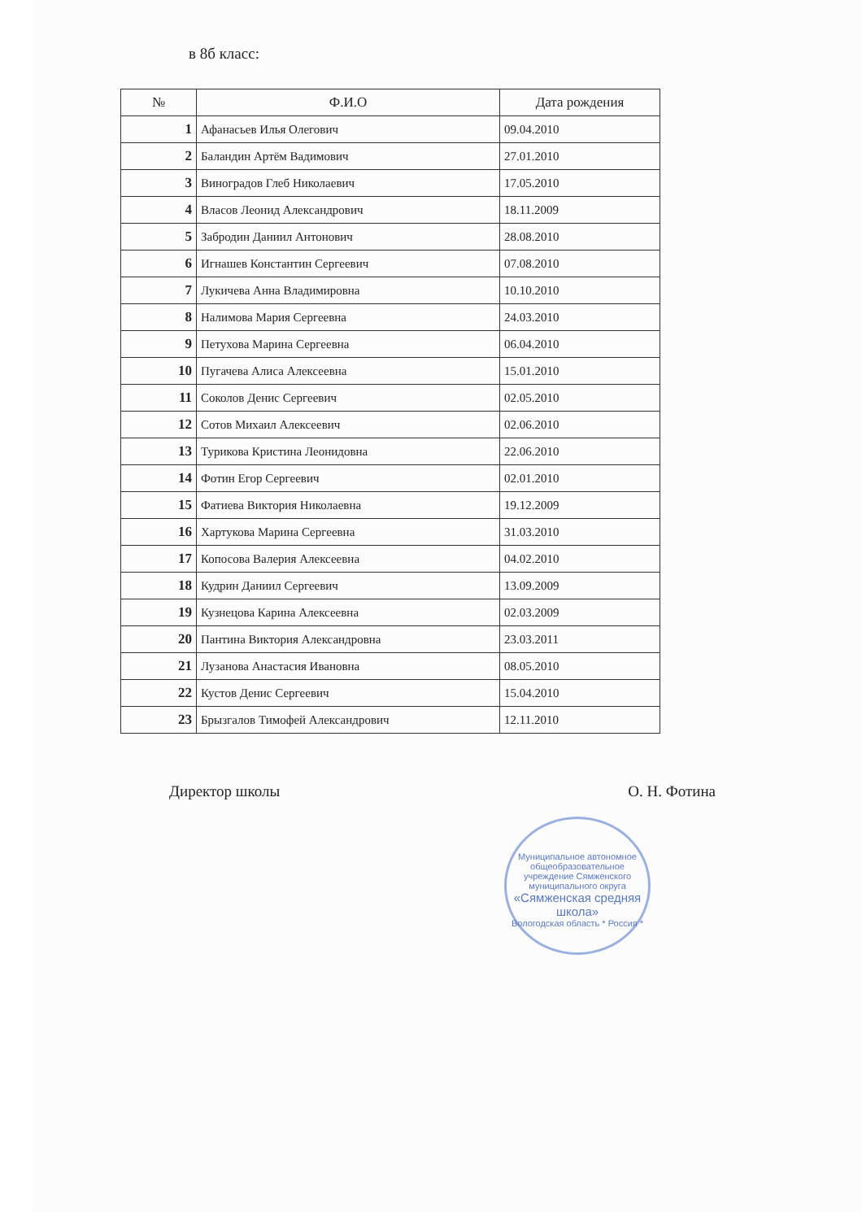в 8б класс:
| № | Ф.И.О | Дата рождения |
| --- | --- | --- |
| 1 | Афанасьев Илья Олегович | 09.04.2010 |
| 2 | Баландин Артём Вадимович | 27.01.2010 |
| 3 | Виноградов Глеб Николаевич | 17.05.2010 |
| 4 | Власов Леонид Александрович | 18.11.2009 |
| 5 | Забродин Даниил Антонович | 28.08.2010 |
| 6 | Игнашев Константин Сергеевич | 07.08.2010 |
| 7 | Лукичева Анна Владимировна | 10.10.2010 |
| 8 | Налимова Мария Сергеевна | 24.03.2010 |
| 9 | Петухова Марина Сергеевна | 06.04.2010 |
| 10 | Пугачева Алиса Алексеевна | 15.01.2010 |
| 11 | Соколов Денис Сергеевич | 02.05.2010 |
| 12 | Сотов Михаил Алексеевич | 02.06.2010 |
| 13 | Турикова Кристина Леонидовна | 22.06.2010 |
| 14 | Фотин Егор Сергеевич | 02.01.2010 |
| 15 | Фатиева Виктория Николаевна | 19.12.2009 |
| 16 | Хартукова Марина Сергеевна | 31.03.2010 |
| 17 | Копосова Валерия Алексеевна | 04.02.2010 |
| 18 | Кудрин Даниил Сергеевич | 13.09.2009 |
| 19 | Кузнецова Карина Алексеевна | 02.03.2009 |
| 20 | Пантина Виктория Александровна | 23.03.2011 |
| 21 | Лузанова Анастасия Ивановна | 08.05.2010 |
| 22 | Кустов Денис Сергеевич | 15.04.2010 |
| 23 | Брызгалов Тимофей Александрович | 12.11.2010 |
Директор школы О. Н. Фотина
Муниципальное автономное общеобразовательное учреждение Сямженского муниципального округа
«Сямженская средняя школа»
Вологодская область * Россия *